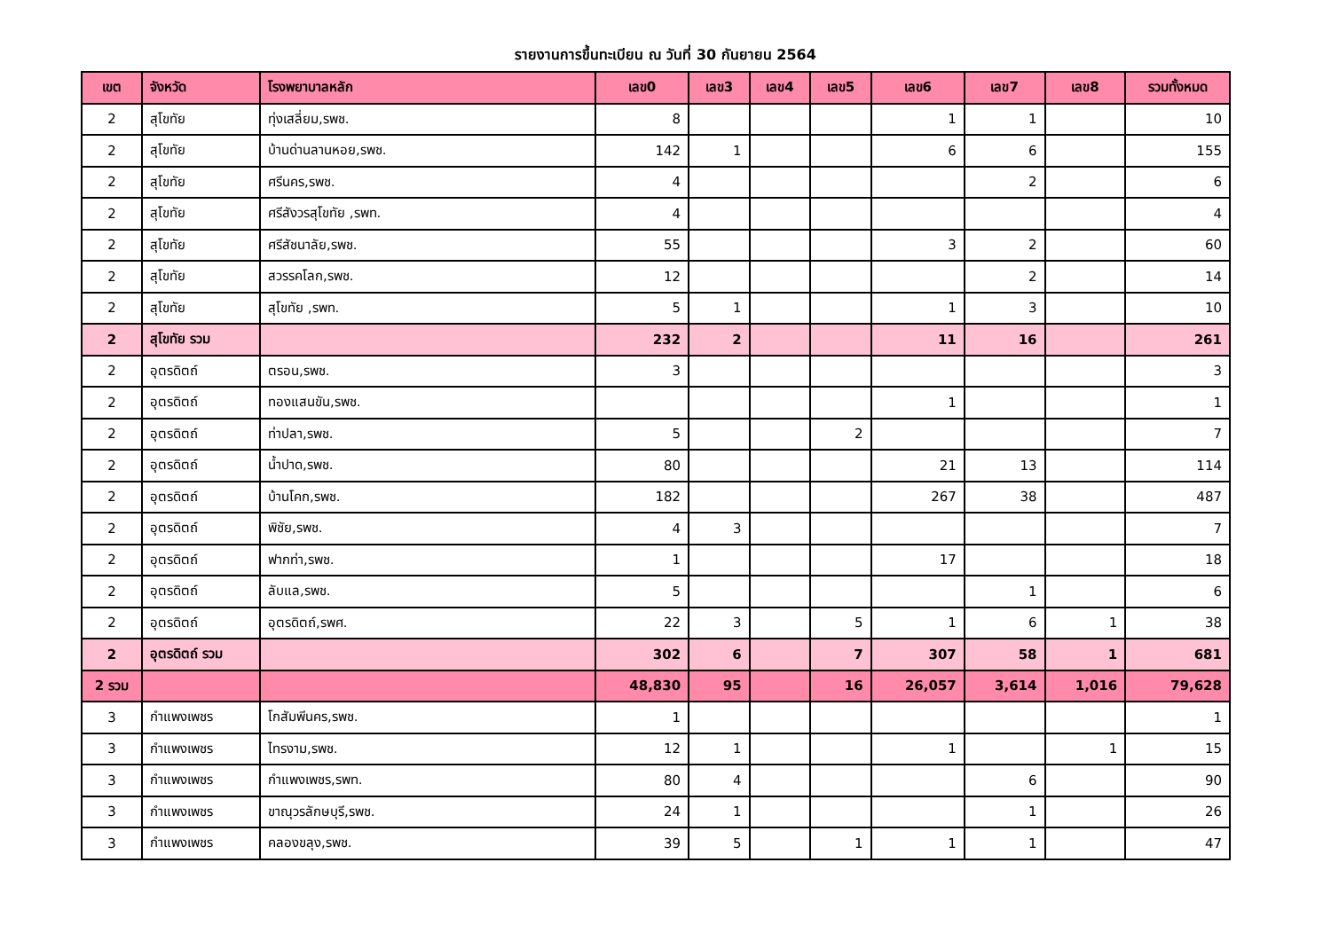รายงานการขึ้นทะเบียน ณ วันที่ 30 กันยายน 2564
| เขต | จังหวัด | โรงพยาบาลหลัก | เลข0 | เลข3 | เลข4 | เลข5 | เลข6 | เลข7 | เลข8 | รวมทั้งหมด |
| --- | --- | --- | --- | --- | --- | --- | --- | --- | --- | --- |
| 2 | สุโขทัย | ทุ่งเสลี่ยม,รพช. | 8 | | | | 1 | 1 | | 10 |
| 2 | สุโขทัย | บ้านด่านลานหอย,รพช. | 142 | 1 | | | 6 | 6 | | 155 |
| 2 | สุโขทัย | ศรีนคร,รพช. | 4 | | | | | 2 | | 6 |
| 2 | สุโขทัย | ศรีสังวรสุโขทัย ,รพท. | 4 | | | | | | | 4 |
| 2 | สุโขทัย | ศรีสัชนาลัย,รพช. | 55 | | | | 3 | 2 | | 60 |
| 2 | สุโขทัย | สวรรคโลก,รพช. | 12 | | | | | 2 | | 14 |
| 2 | สุโขทัย | สุโขทัย ,รพท. | 5 | 1 | | | 1 | 3 | | 10 |
| 2 | สุโขทัย รวม | | 232 | 2 | | | 11 | 16 | | 261 |
| 2 | อุตรดิตถ์ | ตรอน,รพช. | 3 | | | | | | | 3 |
| 2 | อุตรดิตถ์ | ทองแสนขัน,รพช. | | | | | 1 | | | 1 |
| 2 | อุตรดิตถ์ | ท่าปลา,รพช. | 5 | | | 2 | | | | 7 |
| 2 | อุตรดิตถ์ | น้ำปาด,รพช. | 80 | | | | 21 | 13 | | 114 |
| 2 | อุตรดิตถ์ | บ้านโคก,รพช. | 182 | | | | 267 | 38 | | 487 |
| 2 | อุตรดิตถ์ | พิชัย,รพช. | 4 | 3 | | | | | | 7 |
| 2 | อุตรดิตถ์ | ฟากท่า,รพช. | 1 | | | | 17 | | | 18 |
| 2 | อุตรดิตถ์ | ลับแล,รพช. | 5 | | | | | 1 | | 6 |
| 2 | อุตรดิตถ์ | อุตรดิตถ์,รพศ. | 22 | 3 | | 5 | 1 | 6 | 1 | 38 |
| 2 | อุตรดิตถ์ รวม | | 302 | 6 | | 7 | 307 | 58 | 1 | 681 |
| 2 รวม | | | 48,830 | 95 | | 16 | 26,057 | 3,614 | 1,016 | 79,628 |
| 3 | กำแพงเพชร | โกสัมพีนคร,รพช. | 1 | | | | | | | 1 |
| 3 | กำแพงเพชร | ไทรงาม,รพช. | 12 | 1 | | | 1 | | 1 | 15 |
| 3 | กำแพงเพชร | กำแพงเพชร,รพท. | 80 | 4 | | | | 6 | | 90 |
| 3 | กำแพงเพชร | ขาณุวรลักษบุรี,รพช. | 24 | 1 | | | | 1 | | 26 |
| 3 | กำแพงเพชร | คลองขลุง,รพช. | 39 | 5 | | 1 | 1 | 1 | | 47 |